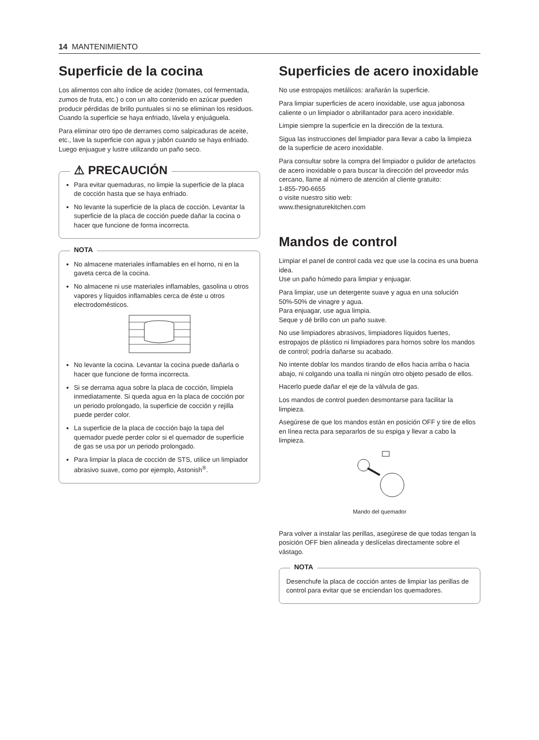14 MANTENIMIENTO
Superficie de la cocina
Los alimentos con alto índice de acidez (tomates, col fermentada, zumos de fruta, etc.) o con un alto contenido en azúcar pueden producir pérdidas de brillo puntuales si no se eliminan los residuos. Cuando la superficie se haya enfriado, lávela y enjuáguela.
Para eliminar otro tipo de derrames como salpicaduras de aceite, etc., lave la superficie con agua y jabón cuando se haya enfriado. Luego enjuague y lustre utilizando un paño seco.
⚠ PRECAUCIÓN
Para evitar quemaduras, no limpie la superficie de la placa de cocción hasta que se haya enfriado.
No levante la superficie de la placa de cocción. Levantar la superficie de la placa de cocción puede dañar la cocina o hacer que funcione de forma incorrecta.
NOTA
No almacene materiales inflamables en el horno, ni en la gaveta cerca de la cocina.
No almacene ni use materiales inflamables, gasolina u otros vapores y líquidos inflamables cerca de éste u otros electrodomésticos.
No levante la cocina. Levantar la cocina puede dañarla o hacer que funcione de forma incorrecta.
Si se derrama agua sobre la placa de cocción, límpiela inmediatamente. Si queda agua en la placa de cocción por un periodo prolongado, la superficie de cocción y rejilla puede perder color.
La superficie de la placa de cocción bajo la tapa del quemador puede perder color si el quemador de superficie de gas se usa por un periodo prolongado.
Para limpiar la placa de cocción de STS, utilice un limpiador abrasivo suave, como por ejemplo, Astonish<sup>®</sup>.
Superficies de acero inoxidable
No use estropajos metálicos: arañarán la superficie.
Para limpiar superficies de acero inoxidable, use agua jabonosa caliente o un limpiador o abrillantador para acero inoxidable.
Limpie siempre la superficie en la dirección de la textura.
Sigua las instrucciones del limpiador para llevar a cabo la limpieza de la superficie de acero inoxidable.
Para consultar sobre la compra del limpiador o pulidor de artefactos de acero inoxidable o para buscar la dirección del proveedor más cercano, llame al número de atención al cliente gratuito:
1-855-790-6655
o visite nuestro sitio web:
www.thesignaturekitchen.com
Mandos de control
Limpiar el panel de control cada vez que use la cocina es una buena idea.
Use un paño húmedo para limpiar y enjuagar.
Para limpiar, use un detergente suave y agua en una solución 50%-50% de vinagre y agua.
Para enjuagar, use agua limpia.
Seque y dé brillo con un paño suave.
No use limpiadores abrasivos, limpiadores líquidos fuertes, estropajos de plástico ni limpiadores para hornos sobre los mandos de control; podría dañarse su acabado.
No intente doblar los mandos tirando de ellos hacia arriba o hacia abajo, ni colgando una toalla ni ningún otro objeto pesado de ellos.
Hacerlo puede dañar el eje de la válvula de gas.
Los mandos de control pueden desmontarse para facilitar la limpieza.
Asegúrese de que los mandos están en posición OFF y tire de ellos en línea recta para separarlos de su espiga y llevar a cabo la limpieza.
Mando del quemador
Para volver a instalar las perillas, asegúrese de que todas tengan la posición OFF bien alineada y deslícelas directamente sobre el vástago.
NOTA
Desenchufe la placa de cocción antes de limpiar las perillas de control para evitar que se enciendan los quemadores.